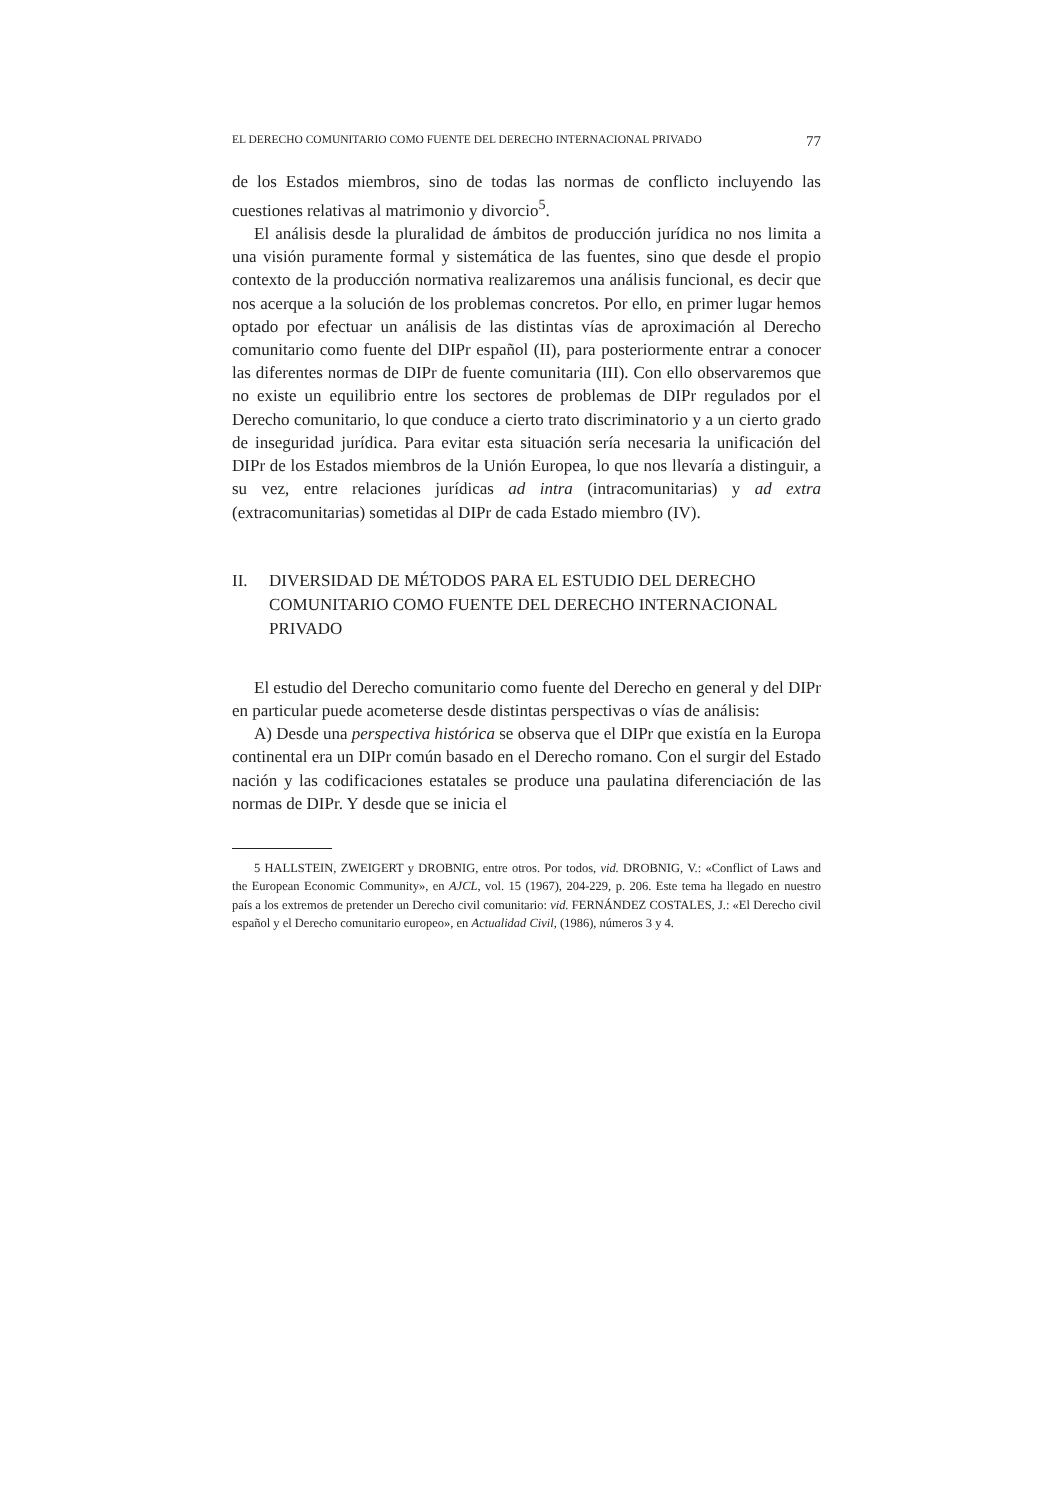EL DERECHO COMUNITARIO COMO FUENTE DEL DERECHO INTERNACIONAL PRIVADO 77
de los Estados miembros, sino de todas las normas de conflicto incluyendo las cuestiones relativas al matrimonio y divorcio<sup>5</sup>.
El análisis desde la pluralidad de ámbitos de producción jurídica no nos limita a una visión puramente formal y sistemática de las fuentes, sino que desde el propio contexto de la producción normativa realizaremos una análisis funcional, es decir que nos acerque a la solución de los problemas concretos. Por ello, en primer lugar hemos optado por efectuar un análisis de las distintas vías de aproximación al Derecho comunitario como fuente del DIPr español (II), para posteriormente entrar a conocer las diferentes normas de DIPr de fuente comunitaria (III). Con ello observaremos que no existe un equilibrio entre los sectores de problemas de DIPr regulados por el Derecho comunitario, lo que conduce a cierto trato discriminatorio y a un cierto grado de inseguridad jurídica. Para evitar esta situación sería necesaria la unificación del DIPr de los Estados miembros de la Unión Europea, lo que nos llevaría a distinguir, a su vez, entre relaciones jurídicas ad intra (intracomunitarias) y ad extra (extracomunitarias) sometidas al DIPr de cada Estado miembro (IV).
II. DIVERSIDAD DE MÉTODOS PARA EL ESTUDIO DEL DERECHO COMUNITARIO COMO FUENTE DEL DERECHO INTERNACIONAL PRIVADO
El estudio del Derecho comunitario como fuente del Derecho en general y del DIPr en particular puede acometerse desde distintas perspectivas o vías de análisis:
A) Desde una perspectiva histórica se observa que el DIPr que existía en la Europa continental era un DIPr común basado en el Derecho romano. Con el surgir del Estado nación y las codificaciones estatales se produce una paulatina diferenciación de las normas de DIPr. Y desde que se inicia el
5 HALLSTEIN, ZWEIGERT y DROBNIG, entre otros. Por todos, vid. DROBNIG, V.: «Conflict of Laws and the European Economic Community», en AJCL, vol. 15 (1967), 204-229, p. 206. Este tema ha llegado en nuestro país a los extremos de pretender un Derecho civil comunitario: vid. FERNÁNDEZ COSTALES, J.: «El Derecho civil español y el Derecho comunitario europeo», en Actualidad Civil, (1986), números 3 y 4.